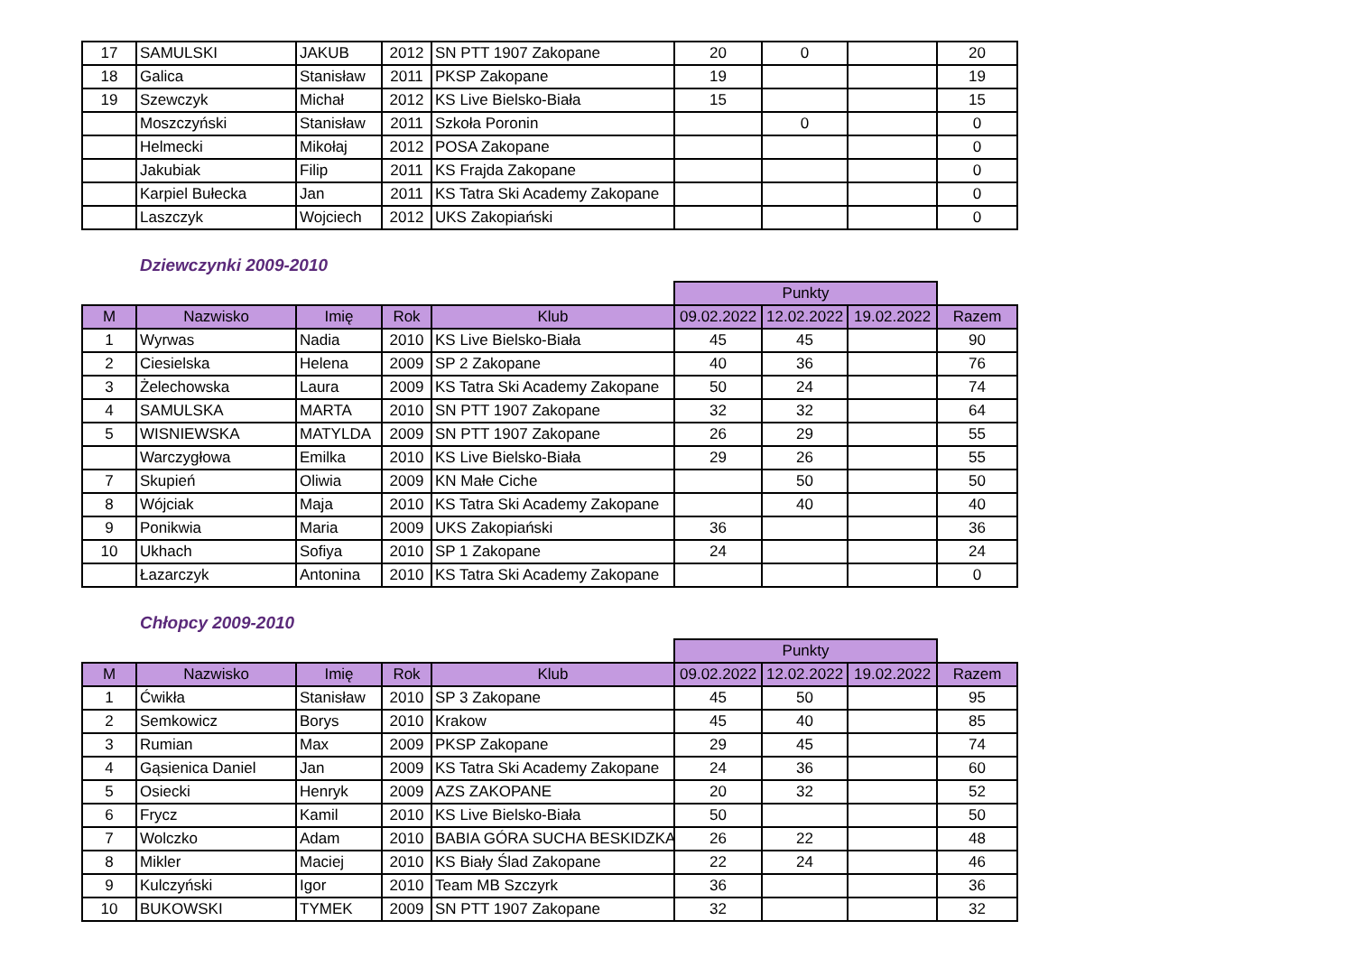| 17 | SAMULSKI | JAKUB | 2012 | SN PTT 1907 Zakopane | 20 | 0 | | 20 |
| 18 | Galica | Stanisław | 2011 | PKSP Zakopane | 19 | | | 19 |
| 19 | Szewczyk | Michał | 2012 | KS Live Bielsko-Biała | 15 | | | 15 |
| | Moszczyński | Stanisław | 2011 | Szkoła Poronin | | 0 | | 0 |
| | Helmecki | Mikołaj | 2012 | POSA Zakopane | | | | 0 |
| | Jakubiak | Filip | 2011 | KS Frajda Zakopane | | | | 0 |
| | Karpiel Bułecka | Jan | 2011 | KS Tatra Ski Academy Zakopane | | | | 0 |
| | Laszczyk | Wojciech | 2012 | UKS Zakopiański | | | | 0 |
Dziewczynki 2009-2010
| | | | | | Punkty | | | |
| M | Nazwisko | Imię | Rok | Klub | 09.02.2022 | 12.02.2022 | 19.02.2022 | Razem |
| 1 | Wyrwas | Nadia | 2010 | KS Live Bielsko-Biała | 45 | 45 | | 90 |
| 2 | Ciesielska | Helena | 2009 | SP 2 Zakopane | 40 | 36 | | 76 |
| 3 | Żelechowska | Laura | 2009 | KS Tatra Ski Academy Zakopane | 50 | 24 | | 74 |
| 4 | SAMULSKA | MARTA | 2010 | SN PTT 1907 Zakopane | 32 | 32 | | 64 |
| 5 | WISNIEWSKA | MATYLDA | 2009 | SN PTT 1907 Zakopane | 26 | 29 | | 55 |
| | Warczygłowa | Emilka | 2010 | KS Live Bielsko-Biała | 29 | 26 | | 55 |
| 7 | Skupień | Oliwia | 2009 | KN Małe Ciche | | 50 | | 50 |
| 8 | Wójciak | Maja | 2010 | KS Tatra Ski Academy Zakopane | | 40 | | 40 |
| 9 | Ponikwia | Maria | 2009 | UKS Zakopiański | 36 | | | 36 |
| 10 | Ukhach | Sofiya | 2010 | SP 1 Zakopane | 24 | | | 24 |
| | Łazarczyk | Antonina | 2010 | KS Tatra Ski Academy Zakopane | | | | 0 |
Chłopcy 2009-2010
| | | | | | Punkty | | | |
| M | Nazwisko | Imię | Rok | Klub | 09.02.2022 | 12.02.2022 | 19.02.2022 | Razem |
| 1 | Ćwikła | Stanisław | 2010 | SP 3 Zakopane | 45 | 50 | | 95 |
| 2 | Semkowicz | Borys | 2010 | Krakow | 45 | 40 | | 85 |
| 3 | Rumian | Max | 2009 | PKSP Zakopane | 29 | 45 | | 74 |
| 4 | Gąsienica Daniel | Jan | 2009 | KS Tatra Ski Academy Zakopane | 24 | 36 | | 60 |
| 5 | Osiecki | Henryk | 2009 | AZS ZAKOPANE | 20 | 32 | | 52 |
| 6 | Frycz | Kamil | 2010 | KS Live Bielsko-Biała | 50 | | | 50 |
| 7 | Wolczko | Adam | 2010 | BABIA GÓRA SUCHA BESKIDZKA | 26 | 22 | | 48 |
| 8 | Mikler | Maciej | 2010 | KS Biały Ślad Zakopane | 22 | 24 | | 46 |
| 9 | Kulczyński | Igor | 2010 | Team MB Szczyrk | 36 | | | 36 |
| 10 | BUKOWSKI | TYMEK | 2009 | SN PTT 1907 Zakopane | 32 | | | 32 |